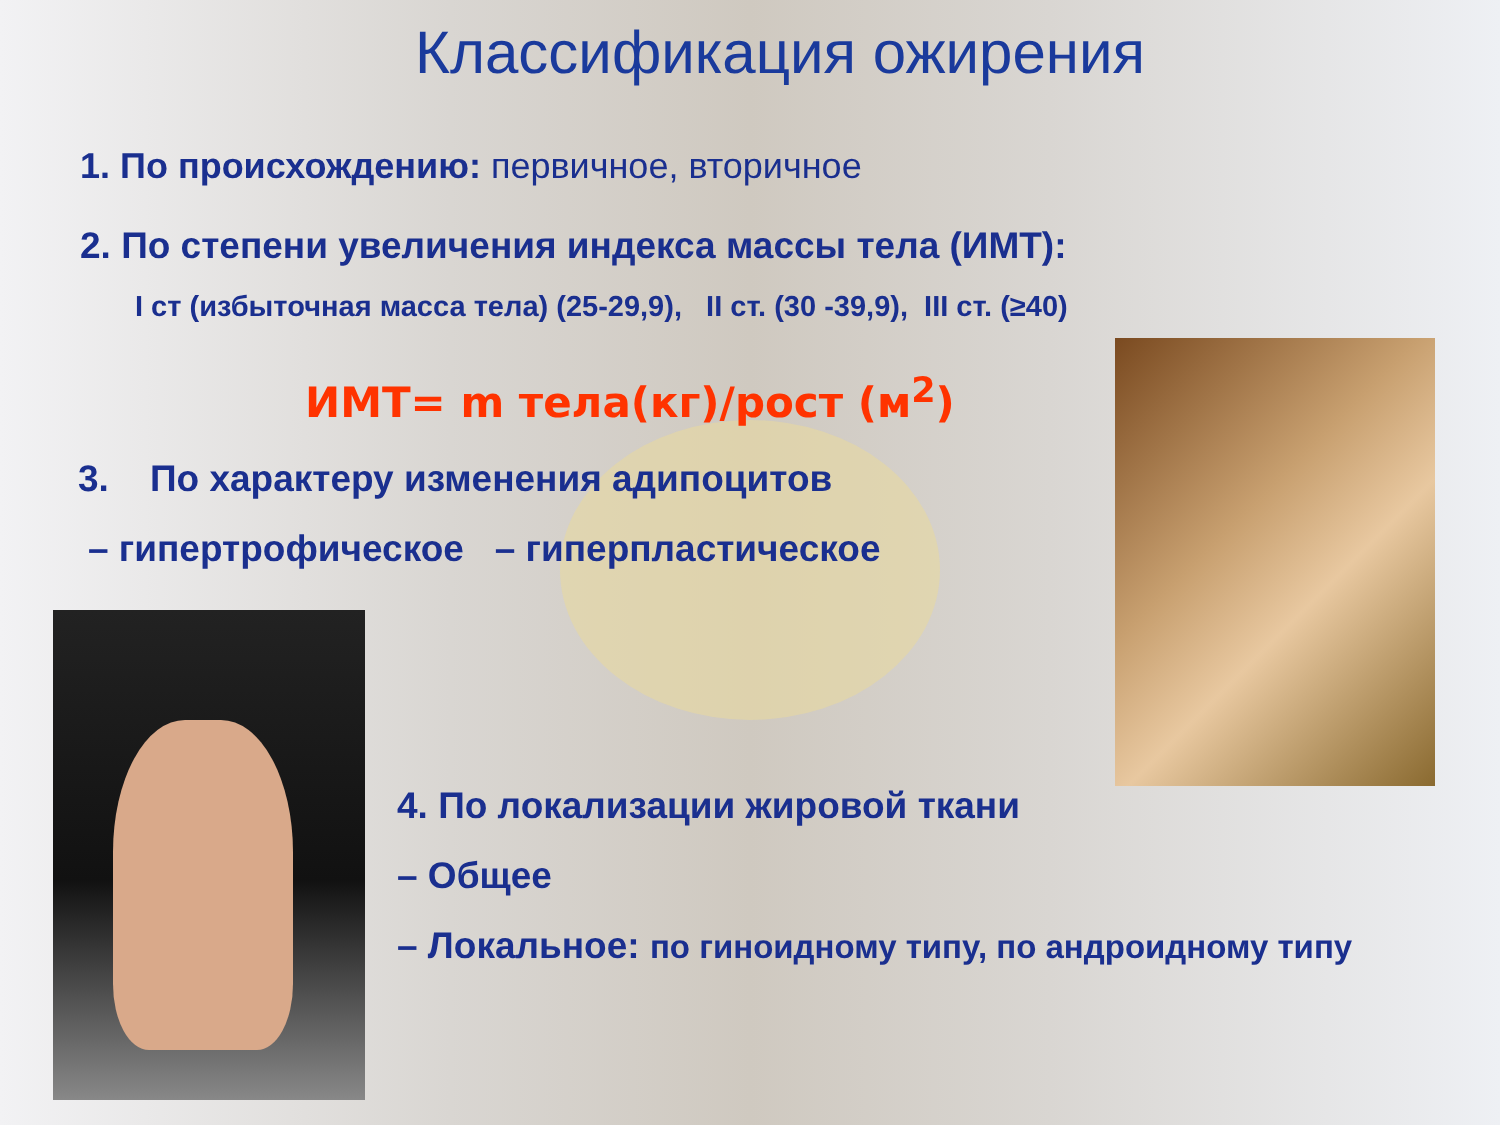Классификация ожирения
1. По происхождению: первичное, вторичное
2. По степени увеличения индекса массы тела (ИМТ):
I ст (избыточная масса тела) (25-29,9), II ст. (30 -39,9), III ст. (≥40)
ИМТ= m тела(кг)/рост (м<sup>2</sup>)
3. По характеру изменения адипоцитов
– гипертрофическое – гиперпластическое
4. По локализации жировой ткани
– Общее
– Локальное: по гиноидному типу, по андроидному типу